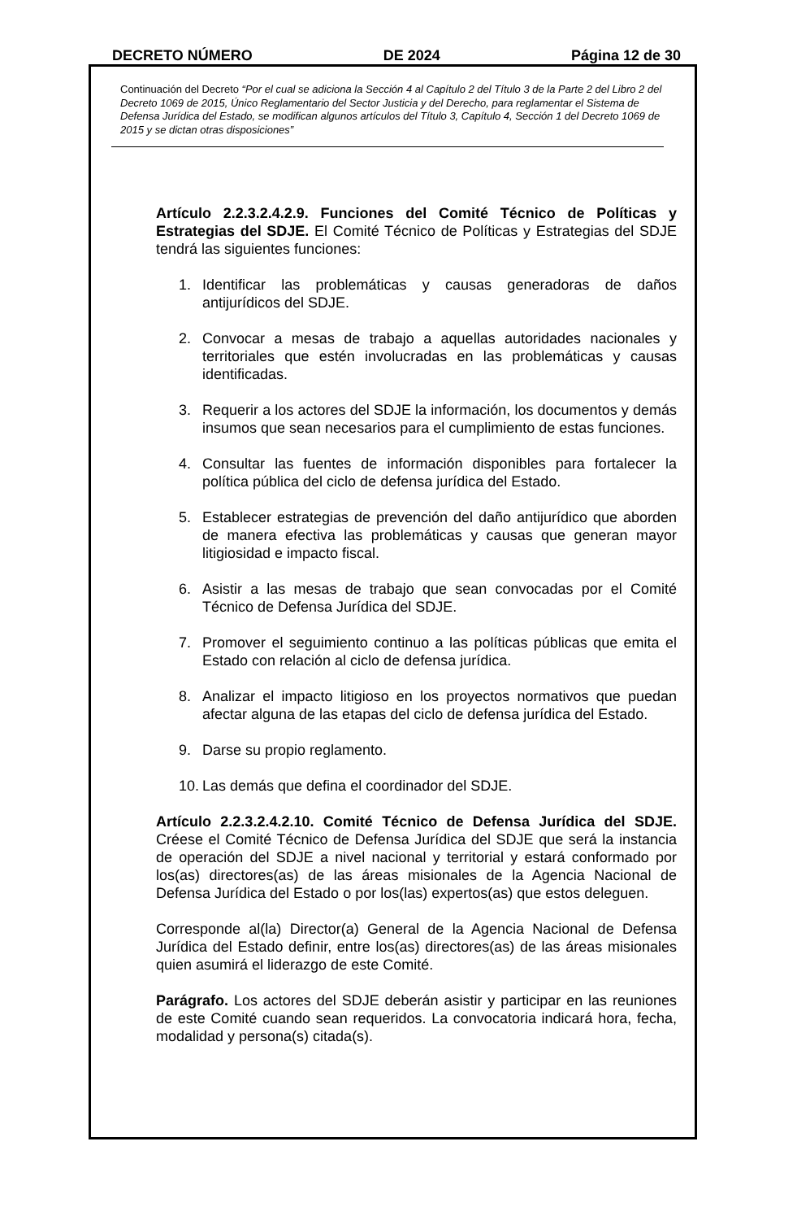DECRETO NÚMERO DE 2024 Página 12 de 30
Continuación del Decreto “Por el cual se adiciona la Sección 4 al Capítulo 2 del Título 3 de la Parte 2 del Libro 2 del Decreto 1069 de 2015, Único Reglamentario del Sector Justicia y del Derecho, para reglamentar el Sistema de Defensa Jurídica del Estado, se modifican algunos artículos del Título 3, Capítulo 4, Sección 1 del Decreto 1069 de 2015 y se dictan otras disposiciones”
Artículo 2.2.3.2.4.2.9. Funciones del Comité Técnico de Políticas y Estrategias del SDJE. El Comité Técnico de Políticas y Estrategias del SDJE tendrá las siguientes funciones:
1. Identificar las problemáticas y causas generadoras de daños antijurídicos del SDJE.
2. Convocar a mesas de trabajo a aquellas autoridades nacionales y territoriales que estén involucradas en las problemáticas y causas identificadas.
3. Requerir a los actores del SDJE la información, los documentos y demás insumos que sean necesarios para el cumplimiento de estas funciones.
4. Consultar las fuentes de información disponibles para fortalecer la política pública del ciclo de defensa jurídica del Estado.
5. Establecer estrategias de prevención del daño antijurídico que aborden de manera efectiva las problemáticas y causas que generan mayor litigiosidad e impacto fiscal.
6. Asistir a las mesas de trabajo que sean convocadas por el Comité Técnico de Defensa Jurídica del SDJE.
7. Promover el seguimiento continuo a las políticas públicas que emita el Estado con relación al ciclo de defensa jurídica.
8. Analizar el impacto litigioso en los proyectos normativos que puedan afectar alguna de las etapas del ciclo de defensa jurídica del Estado.
9. Darse su propio reglamento.
10. Las demás que defina el coordinador del SDJE.
Artículo 2.2.3.2.4.2.10. Comité Técnico de Defensa Jurídica del SDJE. Créese el Comité Técnico de Defensa Jurídica del SDJE que será la instancia de operación del SDJE a nivel nacional y territorial y estará conformado por los(as) directores(as) de las áreas misionales de la Agencia Nacional de Defensa Jurídica del Estado o por los(las) expertos(as) que estos deleguen.
Corresponde al(la) Director(a) General de la Agencia Nacional de Defensa Jurídica del Estado definir, entre los(as) directores(as) de las áreas misionales quien asumirá el liderazgo de este Comité.
Parágrafo. Los actores del SDJE deberán asistir y participar en las reuniones de este Comité cuando sean requeridos. La convocatoria indicará hora, fecha, modalidad y persona(s) citada(s).